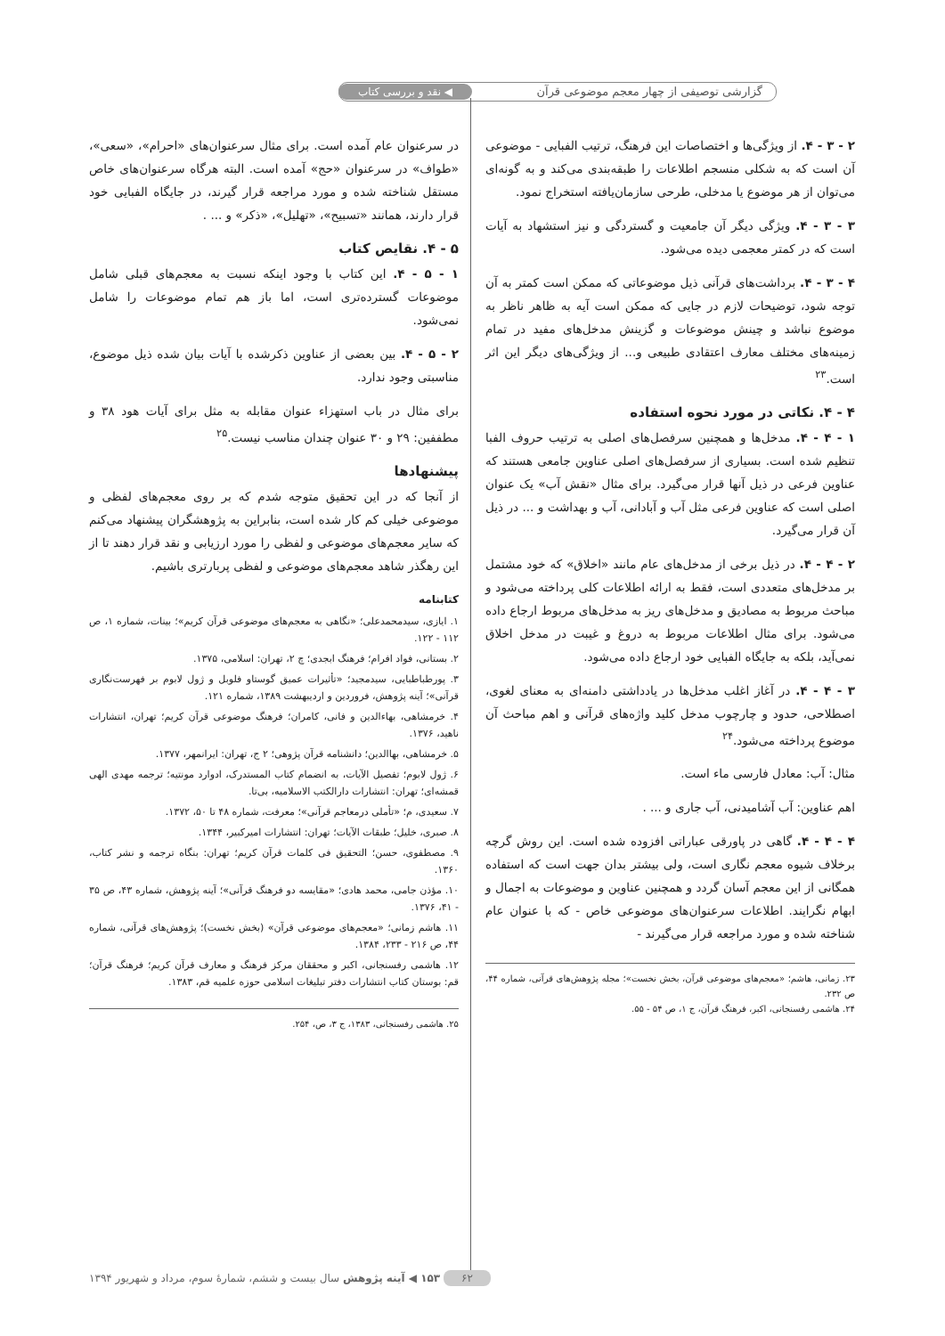گزارشی توصیفی از چهار معجم موضوعی قرآن ◀ نقد و بررسی کتاب
۲ - ۳ - ۴. از ویژگی‌ها و اختصاصات این فرهنگ، ترتیب الفبایی - موضوعی آن است که به شکلی منسجم اطلاعات را طبقه‌بندی می‌کند و به گونه‌ای می‌توان از هر موضوع یا مدخلی، طرحی سازمان‌یافته استخراج نمود.
۳ - ۳ - ۴. ویژگی دیگر آن جامعیت و گستردگی و نیز استشهاد به آیات است که در کمتر معجمی دیده می‌شود.
۴ - ۳ - ۴. برداشت‌های قرآنی ذیل موضوعاتی که ممکن است کمتر به آن توجه شود، توضیحات لازم در جایی که ممکن است آیه به ظاهر ناظر به موضوع نباشد و چینش موضوعات و گزینش مدخل‌های مفید در تمام زمینه‌های مختلف معارف اعتقادی طبیعی و... از ویژگی‌های دیگر این اثر است.<sup>۲۳</sup>
۴ - ۴. نکاتی در مورد نحوه استفاده
۱ - ۴ - ۴. مدخل‌ها و همچنین سرفصل‌های اصلی به ترتیب حروف الفبا تنظیم شده است. بسیاری از سرفصل‌های اصلی عناوین جامعی هستند که عناوین فرعی در ذیل آنها قرار می‌گیرد. برای مثال «نقش آب» یک عنوان اصلی است که عناوین فرعی مثل آب و آبادانی، آب و بهداشت و ... در ذیل آن قرار می‌گیرد.
۲ - ۴ - ۴. در ذیل برخی از مدخل‌های عام مانند «اخلاق» که خود مشتمل بر مدخل‌های متعددی است، فقط به ارائه اطلاعات کلی پرداخته می‌شود و مباحث مربوط به مصادیق و مدخل‌های ریز به مدخل‌های مربوط ارجاع داده می‌شود. برای مثال اطلاعات مربوط به دروغ و غیبت در مدخل اخلاق نمی‌آید، بلکه به جایگاه الفبایی خود ارجاع داده می‌شود.
۳ - ۴ - ۴. در آغاز اغلب مدخل‌ها در یادداشتی دامنه‌ای به معنای لغوی، اصطلاحی، حدود و چارچوب مدخل کلید واژه‌های قرآنی و اهم مباحث آن موضوع پرداخته می‌شود.<sup>۲۴</sup>
مثال: آب: معادل فارسی ماء است.
اهم عناوین: آب آشامیدنی، آب جاری و ... .
۴ - ۴ - ۴. گاهی در پاورقی عباراتی افزوده شده است. این روش گرچه برخلاف شیوه معجم نگاری است، ولی بیشتر بدان جهت است که استفاده همگانی از این معجم آسان گردد و همچنین عناوین و موضوعات به اجمال و ابهام نگرایند. اطلاعات سرعنوان‌های موضوعی خاص - که با عنوان عام شناخته شده و مورد مراجعه قرار می‌گیرند -
۲۳. زمانی، هاشم؛ «معجم‌های موضوعی قرآن، بخش نخست»؛ مجله پژوهش‌های قرآنی، شماره ۴۴، ص ۲۳۲.
۲۴. هاشمی رفسنجانی، اکبر، فرهنگ قرآن، ج ۱، ص ۵۴ - ۵۵.
در سرعنوان عام آمده است. برای مثال سرعنوان‌های «احرام»، «سعی»، «طواف» در سرعنوان «حج» آمده است. البته هرگاه سرعنوان‌های خاص مستقل شناخته شده و مورد مراجعه قرار گیرند، در جایگاه الفبایی خود قرار دارند، همانند «تسبیح»، «تهلیل»، «ذکر» و ... .
۵ - ۴. نقایص کتاب
۱ - ۵ - ۴. این کتاب با وجود اینکه نسبت به معجم‌های قبلی شامل موضوعات گسترده‌تری است، اما باز هم تمام موضوعات را شامل نمی‌شود.
۲ - ۵ - ۴. بین بعضی از عناوین ذکرشده با آیات بیان شده ذیل موضوع، مناسبتی وجود ندارد.
برای مثال در باب استهزاء عنوان مقابله به مثل برای آیات هود ۳۸ و مطففین: ۲۹ و ۳۰ عنوان چندان مناسب نیست.<sup>۲۵</sup>
پیشنهادها
از آنجا که در این تحقیق متوجه شدم که بر روی معجم‌های لفظی و موضوعی خیلی کم کار شده است، بنابراین به پژوهشگران پیشنهاد می‌کنم که سایر معجم‌های موضوعی و لفظی را مورد ارزیابی و نقد قرار دهند تا از این رهگذر شاهد معجم‌های موضوعی و لفظی پربارتری باشیم.
کتابنامه
۱. ایازی، سیدمحمدعلی؛ «نگاهی به معجم‌های موضوعی قرآن کریم»؛ بینات، شماره ۱، ص ۱۱۲ - ۱۲۲.
۲. بستانی، فواد افرام؛ فرهنگ ابجدی؛ چ ۲، تهران: اسلامی، ۱۳۷۵.
۳. پورطباطبایی، سیدمجید؛ «تأثیرات عمیق گوستاو فلوبل و ژول لابوم بر فهرست‌نگاری قرآنی»؛ آینه پژوهش، فروردین و اردیبهشت ۱۳۸۹، شماره ۱۲۱.
۴. خرمشاهی، بهاءالدین و فانی، کامران؛ فرهنگ موضوعی قرآن کریم؛ تهران، انتشارات ناهید، ۱۳۷۶.
۵. خرمشاهی، بهاالدین؛ دانشنامه قرآن پژوهی؛ ۲ ج، تهران: ایرانمهر، ۱۳۷۷.
۶. ژول لابوم؛ تفصیل الآیات، به انضمام کتاب المستدرک، ادوارد مونتیه؛ ترجمه مهدی الهی قمشه‌ای؛ تهران: انتشارات دارالکتب الاسلامیه، بی‌تا.
۷. سعیدی، م؛ «تأملی درمعاجم قرآنی»؛ معرفت، شماره ۴۸ تا ۵۰، ۱۳۷۲.
۸. صبری، خلیل؛ طبقات الآیات؛ تهران: انتشارات امیرکبیر، ۱۳۴۴.
۹. مصطفوی، حسن؛ التحقیق فی کلمات قرآن کریم؛ تهران: بنگاه ترجمه و نشر کتاب، ۱۳۶۰.
۱۰. مؤذن جامی، محمد هادی؛ «مقایسه دو فرهنگ قرآنی»؛ آینه پژوهش، شماره ۴۳، ص ۳۵ - ۴۱، ۱۳۷۶.
۱۱. هاشم زمانی؛ «معجم‌های موضوعی قرآن» (بخش نخست)؛ پژوهش‌های قرآنی، شماره ۴۴، ص ۲۱۶ - ۲۳۳، ۱۳۸۴.
۱۲. هاشمی رفسنجانی، اکبر و محققان مرکز فرهنگ و معارف قرآن کریم؛ فرهنگ قرآن؛ قم: بوستان کتاب انتشارات دفتر تبلیغات اسلامی حوزه علمیه قم، ۱۳۸۳.
۲۵. هاشمی رفسنجانی، ۱۳۸۳، ج ۳، ص، ۲۵۴.
۶۲ ۱۵۳ ◀ آینه پژوهش سال بیست و ششم، شمارهٔ سوم، مرداد و شهریور ۱۳۹۴